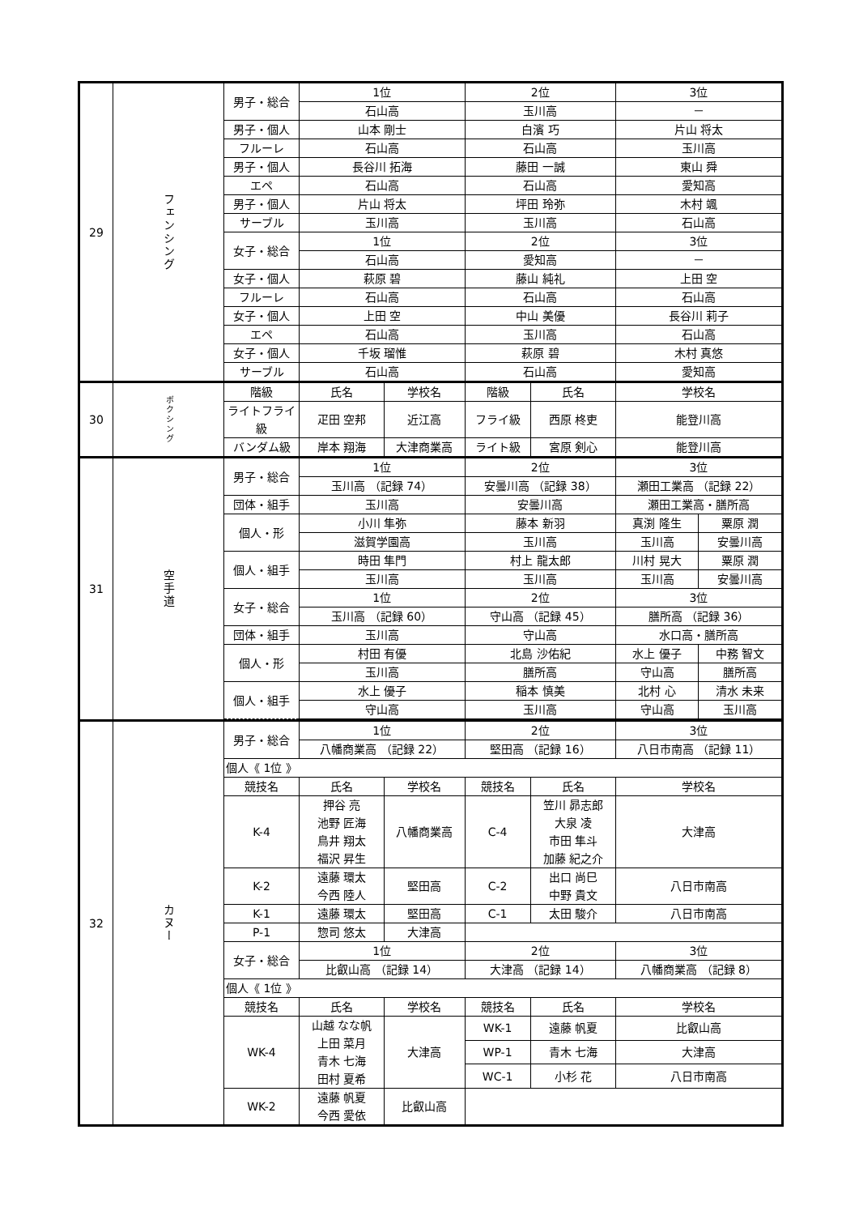| 29 | フェンシング | 男子・総合 | 1位 | | 2位 | | 3位 | |
| | | | 石山高 | | 玉川高 | | － | |
| | | 男子・個人 | 山本 剛士 | | 白濱 巧 | | 片山 将太 | |
| | | フルーレ | 石山高 | | 石山高 | | 玉川高 | |
| | | 男子・個人 | 長谷川 拓海 | | 藤田 一誠 | | 東山 舜 | |
| | | エペ | 石山高 | | 石山高 | | 愛知高 | |
| | | 男子・個人 | 片山 将太 | | 坪田 玲弥 | | 木村 颯 | |
| | | サーブル | 玉川高 | | 玉川高 | | 石山高 | |
| | | 女子・総合 | 1位 | | 2位 | | 3位 | |
| | | | 石山高 | | 愛知高 | | － | |
| | | 女子・個人 | 萩原 碧 | | 藤山 純礼 | | 上田 空 | |
| | | フルーレ | 石山高 | | 石山高 | | 石山高 | |
| | | 女子・個人 | 上田 空 | | 中山 美優 | | 長谷川 莉子 | |
| | | エペ | 石山高 | | 玉川高 | | 石山高 | |
| | | 女子・個人 | 千坂 瑠惟 | | 萩原 碧 | | 木村 真悠 | |
| | | サーブル | 石山高 | | 石山高 | | 愛知高 | |
| 30 | ボクシング | 階級 | 氏名 | 学校名 | 階級 | 氏名 | 学校名 | |
| | | ライトフライ級 | 疋田 空邦 | 近江高 | フライ級 | 西原 柊吏 | 能登川高 | |
| | | バンダム級 | 岸本 翔海 | 大津商業高 | ライト級 | 宮原 剣心 | 能登川高 | |
| 31 | 空手道 | 男子・総合 | 1位 | | 2位 | | 3位 | |
| | | | 玉川高 （記録 74） | | 安曇川高 （記録 38） | | 瀬田工業高 （記録 22） | |
| | | 団体・組手 | 玉川高 | | 安曇川高 | | 瀬田工業高・膳所高 | |
| | | 個人・形 | 小川 隼弥 | | 藤本 新羽 | | 真渕 隆生 | 粟原 潤 |
| | | | 滋賀学園高 | | 玉川高 | | 玉川高 | 安曇川高 |
| | | 個人・組手 | 時田 隼門 | | 村上 龍太郎 | | 川村 晃大 | 粟原 潤 |
| | | | 玉川高 | | 玉川高 | | 玉川高 | 安曇川高 |
| | | 女子・総合 | 1位 | | 2位 | | 3位 | |
| | | | 玉川高 （記録 60） | | 守山高 （記録 45） | | 膳所高 （記録 36） | |
| | | 団体・組手 | 玉川高 | | 守山高 | | 水口高・膳所高 | |
| | | 個人・形 | 村田 有優 | | 北島 沙佑紀 | | 水上 優子 | 中務 智文 |
| | | | 玉川高 | | 膳所高 | | 守山高 | 膳所高 |
| | | 個人・組手 | 水上 優子 | | 稲本 慎美 | | 北村 心 | 清水 未来 |
| | | | 守山高 | | 玉川高 | | 守山高 | 玉川高 |
| 32 | カヌー | 男子・総合 | 1位 | | 2位 | | 3位 | |
| | | | 八幡商業高 （記録 22） | | 堅田高 （記録 16） | | 八日市南高 （記録 11） | |
| | | 個人《 1位 》 | | | | | | |
| | | 競技名 | 氏名 | 学校名 | 競技名 | 氏名 | 学校名 | |
| | | K-4 | 押谷 亮 池野 匠海 鳥井 翔太 福沢 昇生 | 八幡商業高 | C-4 | 笠川 昴志郎 大泉 凌 市田 隼斗 加藤 紀之介 | 大津高 | |
| | | K-2 | 遠藤 環太 今西 陸人 | 堅田高 | C-2 | 出口 尚巳 中野 貴文 | 八日市南高 | |
| | | K-1 | 遠藤 環太 | 堅田高 | C-1 | 太田 駿介 | 八日市南高 | |
| | | P-1 | 惣司 悠太 | 大津高 | | | | |
| | | 女子・総合 | 1位 | | 2位 | | 3位 | |
| | | | 比叡山高 （記録 14） | | 大津高 （記録 14） | | 八幡商業高 （記録 8） | |
| | | 個人《 1位 》 | | | | | | |
| | | 競技名 | 氏名 | 学校名 | 競技名 | 氏名 | 学校名 | |
| | | WK-4 | 山越 なな帆 上田 菜月 青木 七海 田村 夏希 | 大津高 | WK-1 | 遠藤 帆夏 | 比叡山高 | |
| | | | | | WP-1 | 青木 七海 | 大津高 | |
| | | | | | WC-1 | 小杉 花 | 八日市南高 | |
| | | WK-2 | 遠藤 帆夏 今西 愛依 | 比叡山高 | | | | |